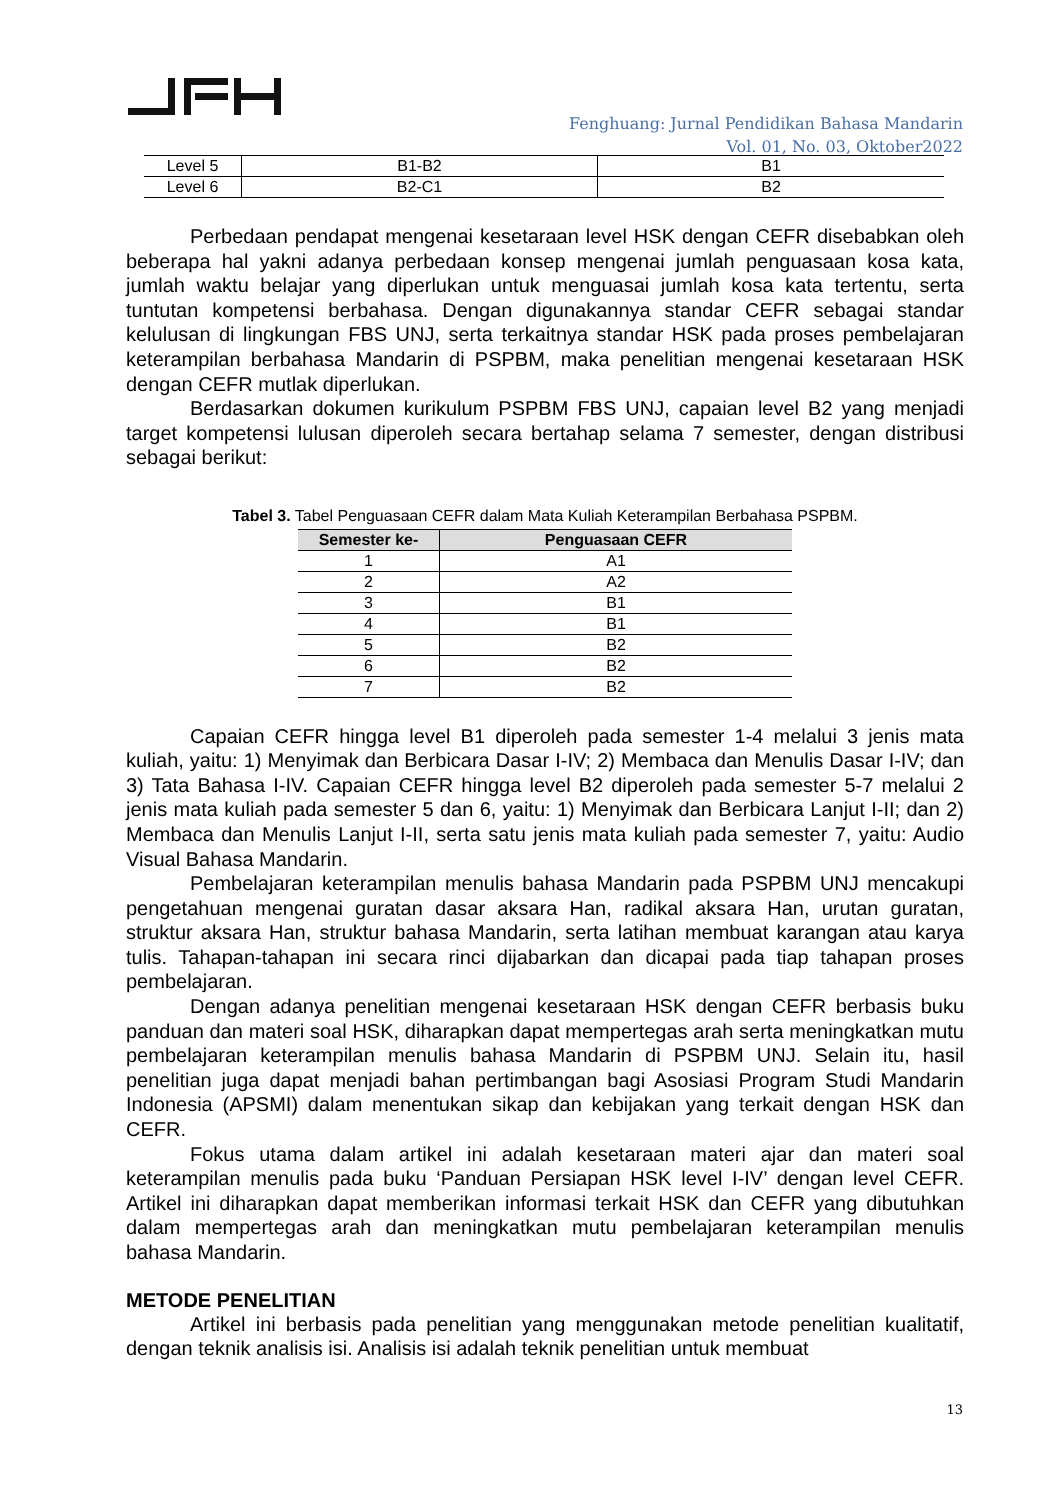Fenghuang: Jurnal Pendidikan Bahasa Mandarin
Vol. 01, No. 03, Oktober2022
| Level 5 | B1-B2 | B1 |
| Level 6 | B2-C1 | B2 |
Perbedaan pendapat mengenai kesetaraan level HSK dengan CEFR disebabkan oleh beberapa hal yakni adanya perbedaan konsep mengenai jumlah penguasaan kosa kata, jumlah waktu belajar yang diperlukan untuk menguasai jumlah kosa kata tertentu, serta tuntutan kompetensi berbahasa. Dengan digunakannya standar CEFR sebagai standar kelulusan di lingkungan FBS UNJ, serta terkaitnya standar HSK pada proses pembelajaran keterampilan berbahasa Mandarin di PSPBM, maka penelitian mengenai kesetaraan HSK dengan CEFR mutlak diperlukan.
Berdasarkan dokumen kurikulum PSPBM FBS UNJ, capaian level B2 yang menjadi target kompetensi lulusan diperoleh secara bertahap selama 7 semester, dengan distribusi sebagai berikut:
Tabel 3. Tabel Penguasaan CEFR dalam Mata Kuliah Keterampilan Berbahasa PSPBM.
| Semester ke- | Penguasaan CEFR |
| --- | --- |
| 1 | A1 |
| 2 | A2 |
| 3 | B1 |
| 4 | B1 |
| 5 | B2 |
| 6 | B2 |
| 7 | B2 |
Capaian CEFR hingga level B1 diperoleh pada semester 1-4 melalui 3 jenis mata kuliah, yaitu: 1) Menyimak dan Berbicara Dasar I-IV; 2) Membaca dan Menulis Dasar I-IV; dan 3) Tata Bahasa I-IV. Capaian CEFR hingga level B2 diperoleh pada semester 5-7 melalui 2 jenis mata kuliah pada semester 5 dan 6, yaitu: 1) Menyimak dan Berbicara Lanjut I-II; dan 2) Membaca dan Menulis Lanjut I-II, serta satu jenis mata kuliah pada semester 7, yaitu: Audio Visual Bahasa Mandarin.
Pembelajaran keterampilan menulis bahasa Mandarin pada PSPBM UNJ mencakupi pengetahuan mengenai guratan dasar aksara Han, radikal aksara Han, urutan guratan, struktur aksara Han, struktur bahasa Mandarin, serta latihan membuat karangan atau karya tulis. Tahapan-tahapan ini secara rinci dijabarkan dan dicapai pada tiap tahapan proses pembelajaran.
Dengan adanya penelitian mengenai kesetaraan HSK dengan CEFR berbasis buku panduan dan materi soal HSK, diharapkan dapat mempertegas arah serta meningkatkan mutu pembelajaran keterampilan menulis bahasa Mandarin di PSPBM UNJ. Selain itu, hasil penelitian juga dapat menjadi bahan pertimbangan bagi Asosiasi Program Studi Mandarin Indonesia (APSMI) dalam menentukan sikap dan kebijakan yang terkait dengan HSK dan CEFR.
Fokus utama dalam artikel ini adalah kesetaraan materi ajar dan materi soal keterampilan menulis pada buku ‘Panduan Persiapan HSK level I-IV’ dengan level CEFR. Artikel ini diharapkan dapat memberikan informasi terkait HSK dan CEFR yang dibutuhkan dalam mempertegas arah dan meningkatkan mutu pembelajaran keterampilan menulis bahasa Mandarin.
METODE PENELITIAN
Artikel ini berbasis pada penelitian yang menggunakan metode penelitian kualitatif, dengan teknik analisis isi. Analisis isi adalah teknik penelitian untuk membuat
13